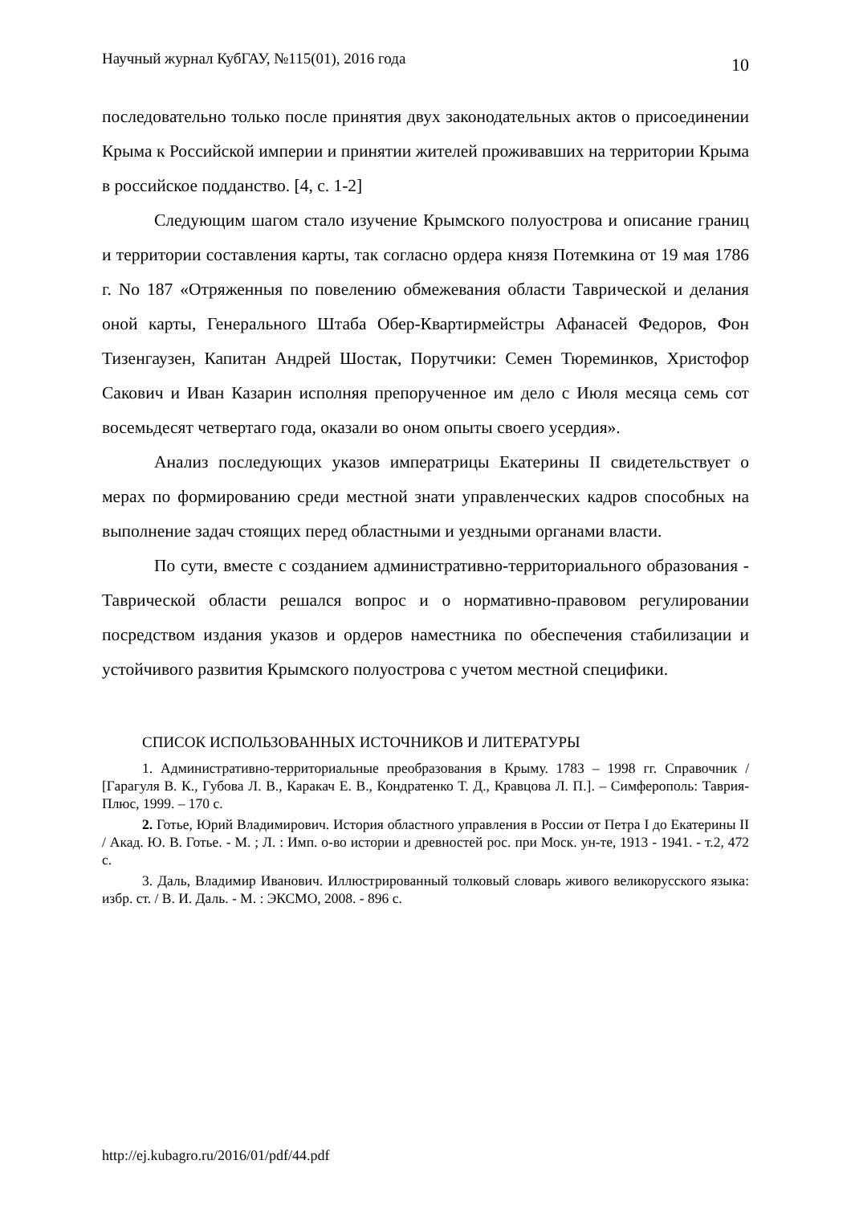Научный журнал КубГАУ, №115(01), 2016 года 10
последовательно только после принятия двух законодательных актов о присоединении Крыма к Российской империи и принятии жителей проживавших на территории Крыма в российское подданство. [4, с. 1-2]
Следующим шагом стало изучение Крымского полуострова и описание границ и территории составления карты, так согласно ордера князя Потемкина от 19 мая 1786 г. No 187 «Отряженныя по повелению обмежевания области Таврической и делания оной карты, Генерального Штаба Обер-Квартирмейстры Афанасей Федоров, Фон Тизенгаузен, Капитан Андрей Шостак, Порутчики: Семен Тюреминков, Христофор Сакович и Иван Казарин исполняя препорученное им дело с Июля месяца семь сот восемьдесят четвертаго года, оказали во оном опыты своего усердия».
Анализ последующих указов императрицы Екатерины II свидетельствует о мерах по формированию среди местной знати управленческих кадров способных на выполнение задач стоящих перед областными и уездными органами власти.
По сути, вместе с созданием административно-территориального образования - Таврической области решался вопрос и о нормативно-правовом регулировании посредством издания указов и ордеров наместника по обеспечения стабилизации и устойчивого развития Крымского полуострова с учетом местной специфики.
СПИСОК ИСПОЛЬЗОВАННЫХ ИСТОЧНИКОВ И ЛИТЕРАТУРЫ
1. Административно-территориальные преобразования в Крыму. 1783 – 1998 гг. Справочник / [Гарагуля В. К., Губова Л. В., Каракач Е. В., Кондратенко Т. Д., Кравцова Л. П.]. – Симферополь: Таврия-Плюс, 1999. – 170 с.
2. Готье, Юрий Владимирович. История областного управления в России от Петра I до Екатерины II / Акад. Ю. В. Готье. - М. ; Л. : Имп. о-во истории и древностей рос. при Моск. ун-те, 1913 - 1941. - т.2, 472 с.
3. Даль, Владимир Иванович. Иллюстрированный толковый словарь живого великорусского языка: избр. ст. / В. И. Даль. - М. : ЭКСМО, 2008. - 896 с.
http://ej.kubagro.ru/2016/01/pdf/44.pdf